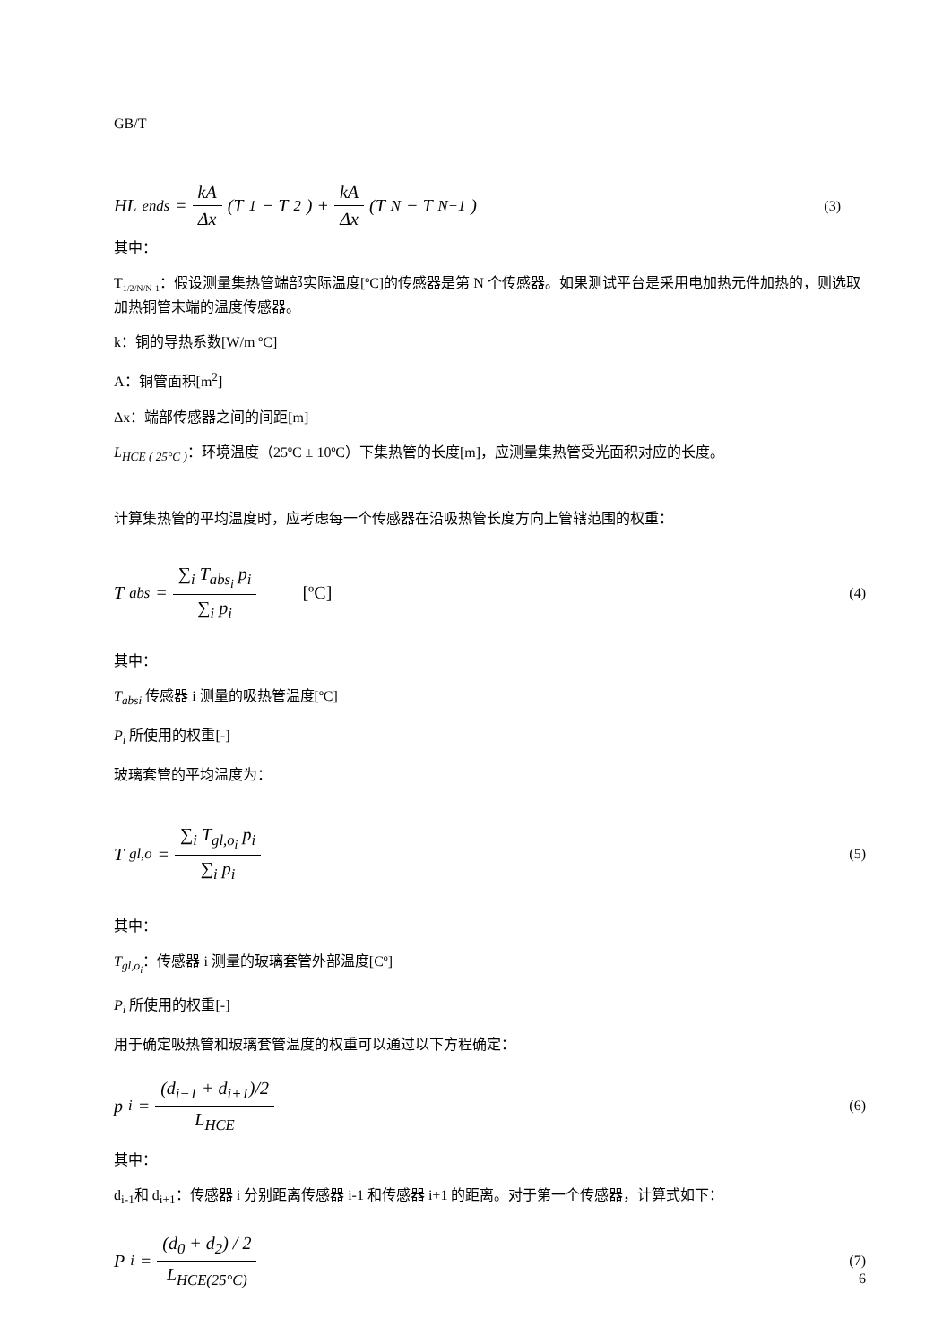GB/T
HL<sub>ends</sub> = kA Δx (T<sub>1</sub> − T<sub>2</sub>) + kA Δx (T<sub>N</sub> − T<sub>N−1</sub>)
(3)
其中：
T<sub>1/2/N/N-1</sub>：假设测量集热管端部实际温度[ºC]的传感器是第 N 个传感器。如果测试平台是采用电加热元件加热的，则选取加热铜管末端的温度传感器。
k：铜的导热系数[W/m ºC]
A：铜管面积[m<sup>2</sup>]
Δx：端部传感器之间的间距[m]
L<sub>HCE ( 25°C )</sub>：环境温度（25ºC ± 10ºC）下集热管的长度[m]，应测量集热管受光面积对应的长度。
计算集热管的平均温度时，应考虑每一个传感器在沿吸热管长度方向上管辖范围的权重：
T<sub>abs</sub> = ∑<sub>i</sub> T<sub>abs<sub>i</sub></sub> p<sub>i</sub> ∑<sub>i</sub> p<sub>i</sub> [ºC]
(4)
其中：
T<sub>absi</sub> 传感器 i 测量的吸热管温度[ºC]
P<sub>i</sub> 所使用的权重[-]
玻璃套管的平均温度为：
T<sub>gl,o</sub> = ∑<sub>i</sub> T<sub>gl,o<sub>i</sub></sub> p<sub>i</sub> ∑<sub>i</sub> p<sub>i</sub>
(5)
其中：
T<sub>gl,o<sub>i</sub></sub>：传感器 i 测量的玻璃套管外部温度[Cº]
P<sub>i</sub> 所使用的权重[-]
用于确定吸热管和玻璃套管温度的权重可以通过以下方程确定：
p<sub>i</sub> = (d<sub>i−1</sub> + d<sub>i+1</sub>)/2 L<sub>HCE</sub>
(6)
其中：
d<sub>i-1</sub>和 d<sub>i+1</sub>：传感器 i 分别距离传感器 i-1 和传感器 i+1 的距离。对于第一个传感器，计算式如下：
P<sub>i</sub> = (d<sub>0</sub> + d<sub>2</sub>) / 2 L<sub>HCE(25°C)</sub>
(7)
6